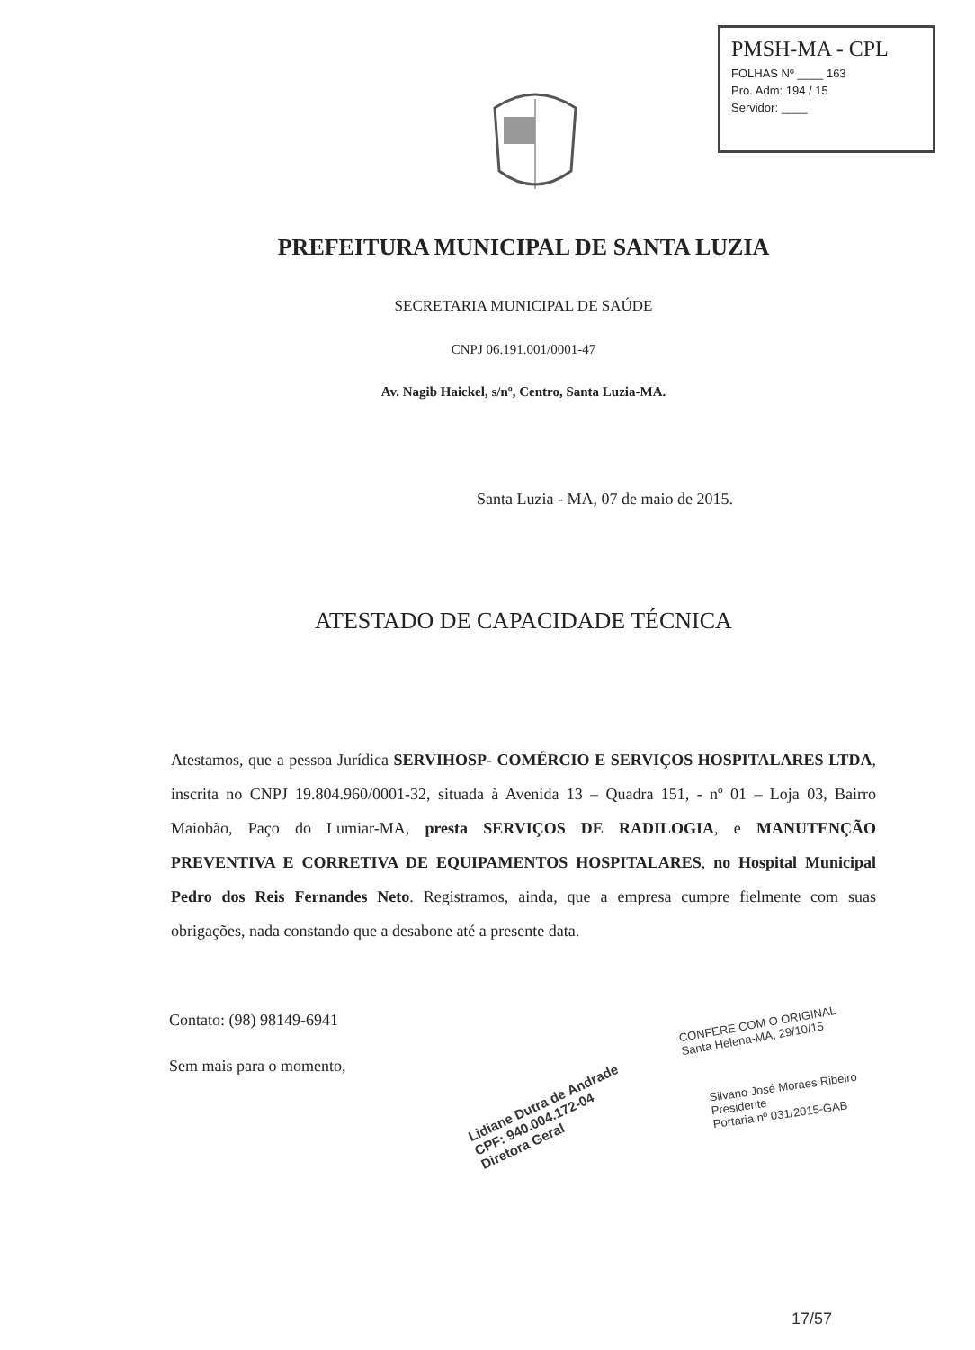PMSH-MA - CPL
FOLHAS Nº ____ 163
Pro. Adm: 194 / 15
Servidor: ____
PREFEITURA MUNICIPAL DE SANTA LUZIA
SECRETARIA MUNICIPAL DE SAÚDE
CNPJ 06.191.001/0001-47
Av. Nagib Haickel, s/nº, Centro, Santa Luzia-MA.
Santa Luzia - MA, 07 de maio de 2015.
ATESTADO DE CAPACIDADE TÉCNICA
Atestamos, que a pessoa Jurídica SERVIHOSP- COMÉRCIO E SERVIÇOS HOSPITALARES LTDA, inscrita no CNPJ 19.804.960/0001-32, situada à Avenida 13 – Quadra 151, - nº 01 – Loja 03, Bairro Maiobão, Paço do Lumiar-MA, presta SERVIÇOS DE RADILOGIA, e MANUTENÇÃO PREVENTIVA E CORRETIVA DE EQUIPAMENTOS HOSPITALARES, no Hospital Municipal Pedro dos Reis Fernandes Neto. Registramos, ainda, que a empresa cumpre fielmente com suas obrigações, nada constando que a desabone até a presente data.
Contato: (98) 98149-6941
Sem mais para o momento,
Lidiane Dutra de Andrade
CPF: 940.004.172-04
Diretora Geral
CONFERE COM O ORIGINAL
Santa Helena-MA, 29/10/15
Silvano José Moraes Ribeiro
Presidente
Portaria nº 031/2015-GAB
17/57